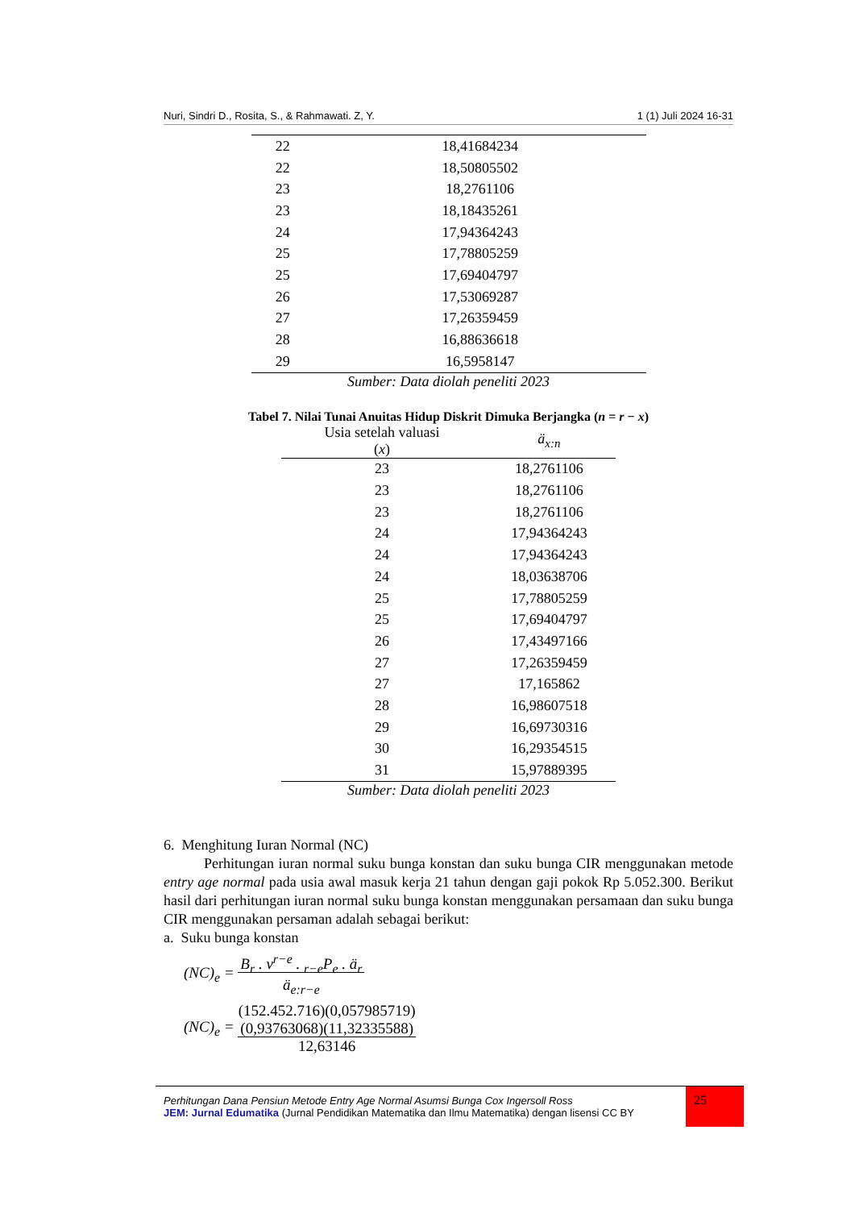Nuri, Sindri D., Rosita, S., & Rahmawati. Z, Y. 1 (1) Juli 2024 16-31
| 22 | 18,41684234 |
| 22 | 18,50805502 |
| 23 | 18,2761106 |
| 23 | 18,18435261 |
| 24 | 17,94364243 |
| 25 | 17,78805259 |
| 25 | 17,69404797 |
| 26 | 17,53069287 |
| 27 | 17,26359459 |
| 28 | 16,88636618 |
| 29 | 16,5958147 |
Sumber: Data diolah peneliti 2023
Tabel 7. Nilai Tunai Anuitas Hidup Diskrit Dimuka Berjangka (n = r − x)
| Usia setelah valuasi ( x ) | ä<sub>x:n</sub> |
| --- | --- |
| 23 | 18,2761106 |
| 23 | 18,2761106 |
| 23 | 18,2761106 |
| 24 | 17,94364243 |
| 24 | 17,94364243 |
| 24 | 18,03638706 |
| 25 | 17,78805259 |
| 25 | 17,69404797 |
| 26 | 17,43497166 |
| 27 | 17,26359459 |
| 27 | 17,165862 |
| 28 | 16,98607518 |
| 29 | 16,69730316 |
| 30 | 16,29354515 |
| 31 | 15,97889395 |
Sumber: Data diolah peneliti 2023
6. Menghitung Iuran Normal (NC)
Perhitungan iuran normal suku bunga konstan dan suku bunga CIR menggunakan metode entry age normal pada usia awal masuk kerja 21 tahun dengan gaji pokok Rp 5.052.300. Berikut hasil dari perhitungan iuran normal suku bunga konstan menggunakan persamaan dan suku bunga CIR menggunakan persaman adalah sebagai berikut:
a. Suku bunga konstan
(NC)<sub>e</sub> = B<sub>r</sub> . v<sup>r−e</sup> . <sub>r−e</sub>P<sub>e</sub> . ä<sub>r</sub>
ä<sub>e:r−e</sub>
(NC)<sub>e</sub> = (152.452.716)(0,057985719)
(0,93763068)(11,32335588)
12,63146
Perhitungan Dana Pensiun Metode Entry Age Normal Asumsi Bunga Cox Ingersoll Ross
JEM: Jurnal Edumatika (Jurnal Pendidikan Matematika dan Ilmu Matematika) dengan lisensi CC BY
25